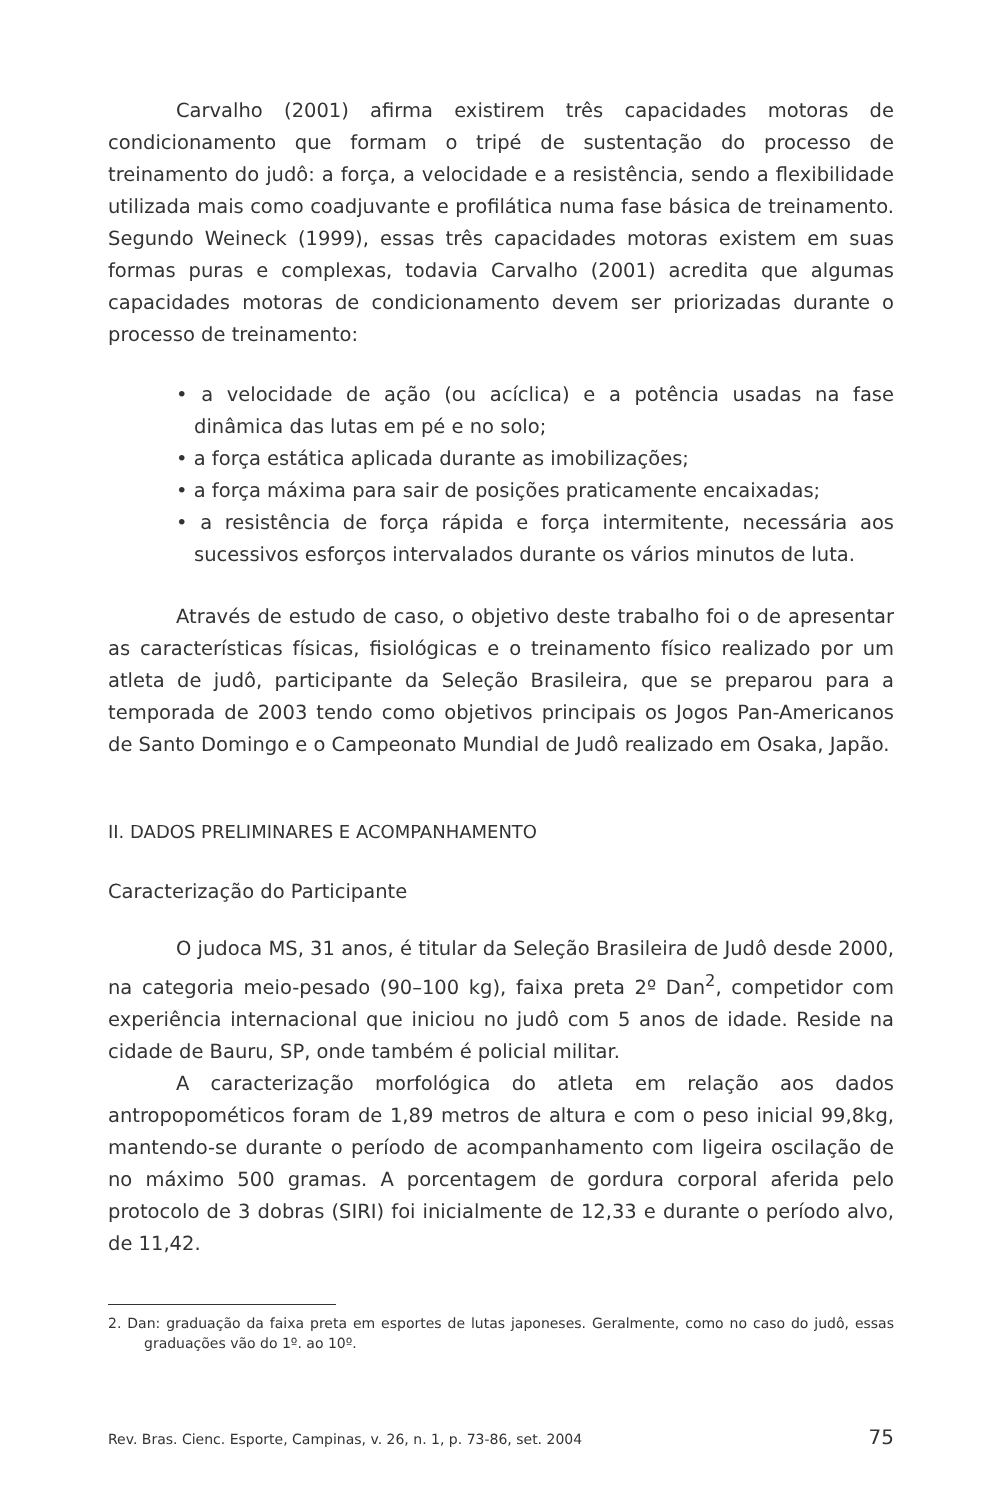Carvalho (2001) afirma existirem três capacidades motoras de condicionamento que formam o tripé de sustentação do processo de treinamento do judô: a força, a velocidade e a resistência, sendo a flexibilidade utilizada mais como coadjuvante e profilática numa fase básica de treinamento. Segundo Weineck (1999), essas três capacidades motoras existem em suas formas puras e complexas, todavia Carvalho (2001) acredita que algumas capacidades motoras de condicionamento devem ser priorizadas durante o processo de treinamento:
• a velocidade de ação (ou acíclica) e a potência usadas na fase dinâmica das lutas em pé e no solo;
• a força estática aplicada durante as imobilizações;
• a força máxima para sair de posições praticamente encaixadas;
• a resistência de força rápida e força intermitente, necessária aos sucessivos esforços intervalados durante os vários minutos de luta.
Através de estudo de caso, o objetivo deste trabalho foi o de apresentar as características físicas, fisiológicas e o treinamento físico realizado por um atleta de judô, participante da Seleção Brasileira, que se preparou para a temporada de 2003 tendo como objetivos principais os Jogos Pan-Americanos de Santo Domingo e o Campeonato Mundial de Judô realizado em Osaka, Japão.
II. DADOS PRELIMINARES E ACOMPANHAMENTO
Caracterização do Participante
O judoca MS, 31 anos, é titular da Seleção Brasileira de Judô desde 2000, na categoria meio-pesado (90–100 kg), faixa preta 2º Dan<sup>2</sup>, competidor com experiência internacional que iniciou no judô com 5 anos de idade. Reside na cidade de Bauru, SP, onde também é policial militar.
A caracterização morfológica do atleta em relação aos dados antropopométicos foram de 1,89 metros de altura e com o peso inicial 99,8kg, mantendo-se durante o período de acompanhamento com ligeira oscilação de no máximo 500 gramas. A porcentagem de gordura corporal aferida pelo protocolo de 3 dobras (SIRI) foi inicialmente de 12,33 e durante o período alvo, de 11,42.
2. Dan: graduação da faixa preta em esportes de lutas japoneses. Geralmente, como no caso do judô, essas graduações vão do 1º. ao 10º.
Rev. Bras. Cienc. Esporte, Campinas, v. 26, n. 1, p. 73-86, set. 2004 75